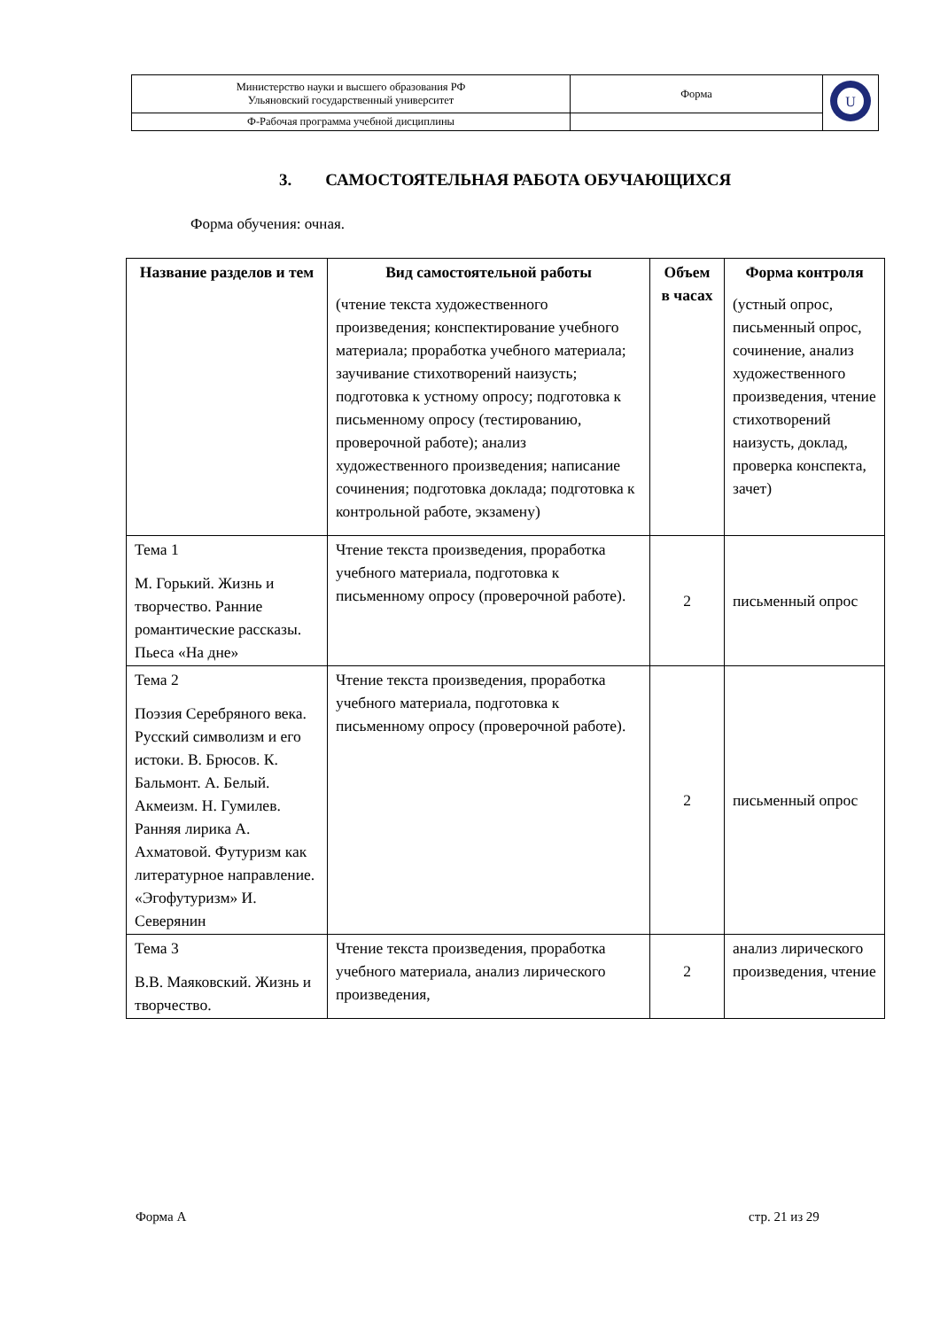| Министерство науки и высшего образования РФ Ульяновский государственный университет | Форма | U |
| Ф-Рабочая программа учебной дисциплины | | |
3. САМОСТОЯТЕЛЬНАЯ РАБОТА ОБУЧАЮЩИХСЯ
Форма обучения: очная.
| Название разделов и тем | Вид самостоятельной работы (чтение текста художественного произведения; конспектирование учебного материала; проработка учебного материала; заучивание стихотворений наизусть; подготовка к устному опросу; подготовка к письменному опросу (тестированию, проверочной работе); анализ художественного произведения; написание сочинения; подготовка доклада; подготовка к контрольной работе, экзамену) | Объем в часах | Форма контроля (устный опрос, письменный опрос, сочинение, анализ художественного произведения, чтение стихотворений наизусть, доклад, проверка конспекта, зачет) |
| --- | --- | --- | --- |
| Тема 1 М. Горький. Жизнь и творчество. Ранние романтические рассказы. Пьеса «На дне» | Чтение текста произведения, проработка учебного материала, подготовка к письменному опросу (проверочной работе). | 2 | письменный опрос |
| Тема 2 Поэзия Серебряного века. Русский символизм и его истоки. В. Брюсов. К. Бальмонт. А. Белый. Акмеизм. Н. Гумилев. Ранняя лирика А. Ахматовой. Футуризм как литературное направление. «Эгофутуризм» И. Северянин | Чтение текста произведения, проработка учебного материала, подготовка к письменному опросу (проверочной работе). | 2 | письменный опрос |
| Тема 3 В.В. Маяковский. Жизнь и творчество. | Чтение текста произведения, проработка учебного материала, анализ лирического произведения, | 2 | анализ лирического произведения, чтение |
Форма А стр. 21 из 29